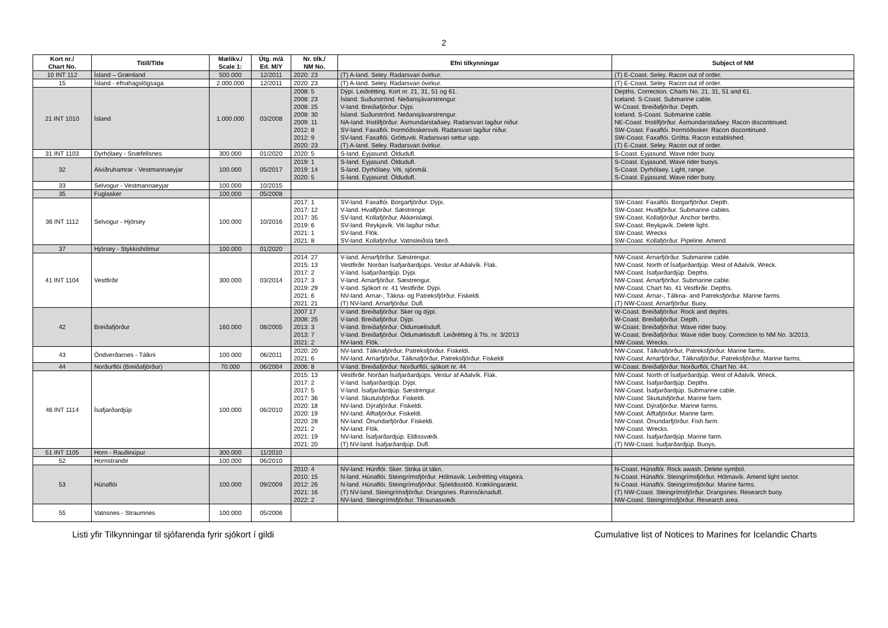2
| Kort nr./ Chart No. | Titill/Title | Mælikv./ Scale 1: | Útg. m/á Ed. M/Y | Nr. tilk./ NM No. | Efni tilkynningar | Subject of NM |
| --- | --- | --- | --- | --- | --- | --- |
| 10 INT 112 | Ísland – Grænland | 500.000 | 12/2011 | 2020: 23 | (T) A-land. Seley. Radarsvari óvirkur. | (T) E-Coast. Seley. Racon out of order. |
| 15 | Ísland - efnahagslögsaga | 2.000.000 | 12/2011 | 2020: 23 | (T) A-land. Seley. Radarsvari óvirkur. | (T) E-Coast. Seley. Racon out of order. |
| 21 INT 1010 | Ísland | 1.000.000 | 03/2008 | 2008: 5 2008: 23 2008: 25 2008: 30 2009: 11 2012: 8 2012: 9 2020: 23 | Dýpi. Leiðrétting. Kort nr. 21, 31, 51 og 61. Ísland. Suðurströnd. Neðansjávarstrengur. V-land. Breiðafjörður. Dýpi. Ísland. Suðurströnd. Neðansjávarstrengur. NA-land. Þistilfjörður. Ásmundarstaðaey. Radarsvari lagður niður. SV-land. Faxaflói. Þormóðsskersviti. Radarsvari lagður niður. SV-land. Faxaflói. Gróttuviti. Radarsvari settur upp. (T) A-land. Seley. Radarsvari óvirkur. | Depths. Correction. Charts No. 21, 31, 51 and 61. Iceland. S-Coast. Submarine cable. W-Coast. Breiðafjörður. Depth. Iceland. S-Coast. Submarine cable. NE-Coast. Þistilfjörður. Ásmundarstaðaey. Racon discontinued. SW-Coast. Faxaflói. Þormóðssker. Racon discontinued. SW-Coast. Faxaflói. Grótta. Racon established. (T) E-Coast. Seley. Racon out of order. |
| 31 INT 1103 | Dyrhólaey - Snæfellsnes | 300.000 | 01/2020 | 2020: 5 | S-land. Eyjasund. Öldudufl. | S-Coast. Eyjasund. Wave rider buoy. |
| 32 | Alviðruhamrar - Vestmannaeyjar | 100.000 | 05/2017 | 2019: 1 2019: 14 2020: 5 | S-land. Eyjasund. Öldudufl. S-land. Dyrhólaey. Viti, sjónmál. S-land. Eyjasund. Öldudufl. | S-Coast. Eyjasund. Wave rider buoys. S-Coast. Dyrhólaey. Light, range. S-Coast. Eyjasund. Wave rider buoy. |
| 33 | Selvogur - Vestmannaeyjar | 100.000 | 10/2015 | | | |
| 35 | Fuglasker | 100.000 | 05/2008 | | | |
| 36 INT 1112 | Selvogur - Hjörsey | 100.000 | 10/2016 | 2017: 1 2017: 12 2017: 35 2019: 6 2021: 1 2021: 8 | SV-land. Faxaflói. Borgarfjörður. Dýpi. V-land. Hvalfjörður. Sæstrengir. SV-land. Kollafjörður. Akkerislægi. SV-land. Reykjavík. Viti lagður niður. SV-land. Flök. SV-land. Kollafjörður. Vatnsleiðsla færð. | SW-Coast. Faxaflói. Borgarfjörður. Depth. SW-Coast. Hvalfjörður. Submarine cables. SW-Coast. Kollafjörður. Anchor berths. SW-Coast. Reykjavík. Delete light. SW-Coast. Wrecks SW-Coast. Kollafjörður. Pipeline. Amend. |
| 37 | Hjörsey - Stykkishólmur | 100.000 | 01/2020 | | | |
| 41 INT 1104 | Vestfirðir | 300.000 | 03/2014 | 2014: 27 2015: 13 2017: 2 2017: 3 2019: 29 2021: 6 2021: 21 | V-land. Arnarfjörður. Sæstrengur. Vestfirðir. Norðan Ísafjarðardjúps. Vestur af Aðalvík. Flak. V-land. Ísafjarðardjúp. Dýpi. V-land. Arnarfjörður. Sæstrengur. V-land. Sjókort nr. 41 Vestfirðir. Dýpi. NV-land. Arnar-, Tákna- og Patreksfjörður. Fiskeldi. (T) NV-land. Arnarfjörður. Dufl. | NW-Coast. Arnarfjörður. Submarine cable. NW-Coast. North of Ísafjarðardjúp. West of Aðalvík. Wreck. NW-Coast. Ísafjarðardjúp. Depths. NW-Coast. Arnarfjörður. Submarine cable. NW-Coast. Chart No. 41 Vestfirðir. Depths. NW-Coast. Arnar-, Tálkna- and Patreksfjörður. Marine farms. (T) NW-Coast. Arnarfjörður. Buoy. |
| 42 | Breiðafjörður | 160.000 | 08/2005 | 2007 17 2008: 25 2013: 3 2013: 7 2021: 2 | V-land. Breiðafjörður. Sker og dýpi. V-land. Breiðafjörður. Dýpi. V-land. Breiðafjörður. Öldumælisdufl. V-land. Breiðafjörður. Öldumælisdufl. Leiðrétting á Tts. nr. 3/2013 NV-land. Flök. | W-Coast. Breiðafjörður. Rock and dephts. W-Coast. Breiðafjörður. Depth. W-Coast. Breiðafjörður. Wave rider buoy. W-Coast. Breiðafjörður. Wave rider buoy. Correction to NM No. 3/2013. NW-Coast. Wrecks. |
| 43 | Öndverðarnes - Tálkni | 100.000 | 06/2011 | 2020: 20 2021: 6 | NV-land. Tálknafjörður, Patreksfjörður. Fiskeldi. NV-land. Arnarfjörður, Tálknafjörður, Patreksfjörður. Fiskeldi | NW-Coast. Tálknafjörður, Patreksfjörður. Marine farms. NW-Coast. Arnarfjörður, Tálknafjörður, Patreksfjörður. Marine farms. |
| 44 | Norðurflói (Breiðafjörður) | 70.000 | 06/2004 | 2006: 8 | V-land. Breiðafjörður. Norðurflói, sjókort nr. 44 | W-Coast. Breiðafjörður. Norðurflói, Chart No. 44. |
| 46 INT 1114 | Ísafjarðardjúp | 100.000 | 06/2010 | 2015: 13 2017: 2 2017: 5 2017: 36 2020: 18 2020: 19 2020: 28 2021: 2 2021: 19 2021: 20 | Vestfirðir. Norðan Ísafjarðardjúps. Vestur af Aðalvík. Flak. V-land. Ísafjarðardjúp. Dýpi. V-land. Ísafjarðardjúp. Sæstrengur. V-land. Skutulsfjörður. Fiskeldi. NV-land. Dýrafjörður. Fiskeldi. NV-land. Álftafjörður. Fiskeldi. NV-land. Önundarfjörður. Fiskeldi. NV-land. Flök. NV-land. Ísafjarðardjúp. Eldissvæði. (T) NV-land. Ísafjarðardjúp. Dufl. | NW-Coast. North of Ísafjarðardjúp. West of Aðalvík. Wreck. NW-Coast. Ísafjarðardjúp. Depths. NW-Coast. Ísafjarðardjúp. Submarine cable. NW-Coast. Skutulsfjörður. Marine farm. NW-Coast. Dýrafjörður. Marine farms. NW-Coast. Álftafjörður. Marine farm. NW-Coast. Önundarfjörður. Fish farm. NW-Coast. Wrecks. NW-Coast. Ísafjarðardjúp. Marine farm. (T) NW-Coast. Ísafjarðardjúp. Buoys. |
| 51 INT 1105 | Horn - Rauðinúpur | 300.000 | 11/2010 | | | |
| 52 | Hornstrandir | 100.000 | 06/2010 | | | |
| 53 | Húnaflói | 100.000 | 09/2009 | 2010: 4 2010: 15 2012: 26 2021: 16 2022: 2 | NV-land. Húnflói. Sker. Strika út tákn. N-land. Húnaflói. Steingrímsfjörður. Hólmavík. Leiðrétting vitageira. N-land. Húnaflói. Steingrímsfjörður. Sjóeldisstöð. Kræklingarækt. (T) NV-land. Steingrímsfjörður. Drangsnes. Rannsóknadufl. NV-land. Steingrímsfjörður. Tilraunasvæði. | N-Coast. Húnaflói. Rock awash. Delete symbol. N-Coast. Húnaflói. Steingrímsfjörður. Hólmavík. Amend light sector. N-Coast. Húnaflói. Steingrímsfjörður. Marine farms. (T) NW-Coast. Steingrímsfjörður. Drangsnes. Research buoy. NW-Coast. Steingrímsfjörður. Research area. |
| 55 | Vatnsnes - Straumnes | 100.000 | 05/2006 | | | |
Listi yfir Tilkynningar til sjófarenda fyrir sjókort í gildi Cumulative list of Notices to Marines for Icelandic Charts